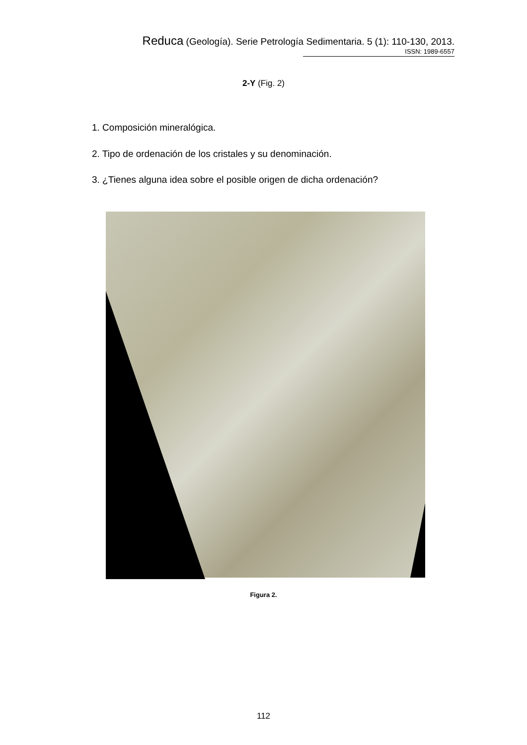Reduca (Geología). Serie Petrología Sedimentaria. 5 (1): 110-130, 2013.
ISSN: 1989-6557
2-Y (Fig. 2)
1. Composición mineralógica.
2. Tipo de ordenación de los cristales y su denominación.
3. ¿Tienes alguna idea sobre el posible origen de dicha ordenación?
Figura 2.
112